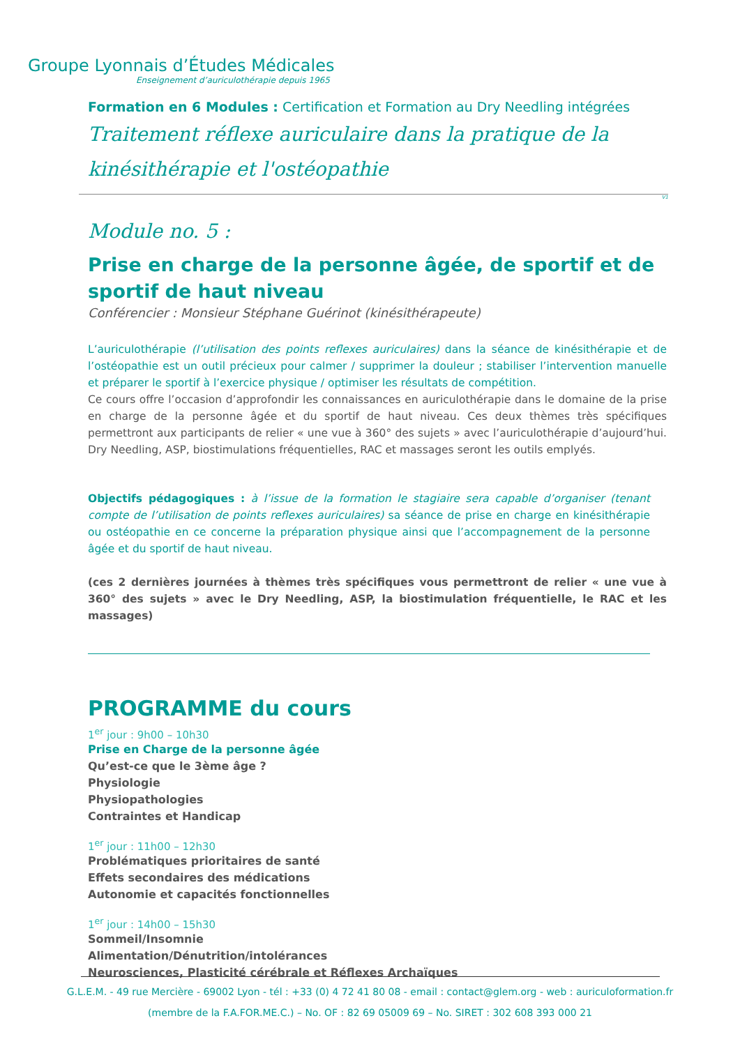Groupe Lyonnais d’Études Médicales
Enseignement d’auriculothérapie depuis 1965
Formation en 6 Modules : Certification et Formation au Dry Needling intégrées
Traitement réflexe auriculaire dans la pratique de la kinésithérapie et l'ostéopathie
V1
Module no. 5 :
Prise en charge de la personne âgée, de sportif et de sportif de haut niveau
Conférencier : Monsieur Stéphane Guérinot (kinésithérapeute)
L’auriculothérapie (l’utilisation des points reflexes auriculaires) dans la séance de kinésithérapie et de l’ostéopathie est un outil précieux pour calmer / supprimer la douleur ; stabiliser l’intervention manuelle et préparer le sportif à l’exercice physique / optimiser les résultats de compétition.
Ce cours offre l’occasion d’approfondir les connaissances en auriculothérapie dans le domaine de la prise en charge de la personne âgée et du sportif de haut niveau. Ces deux thèmes très spécifiques permettront aux participants de relier « une vue à 360° des sujets » avec l’auriculothérapie d’aujourd’hui. Dry Needling, ASP, biostimulations fréquentielles, RAC et massages seront les outils emplyés.
Objectifs pédagogiques : à l’issue de la formation le stagiaire sera capable d’organiser (tenant compte de l’utilisation de points reflexes auriculaires) sa séance de prise en charge en kinésithérapie ou ostéopathie en ce concerne la préparation physique ainsi que l’accompagnement de la personne âgée et du sportif de haut niveau.
(ces 2 dernières journées à thèmes très spécifiques vous permettront de relier « une vue à 360° des sujets » avec le Dry Needling, ASP, la biostimulation fréquentielle, le RAC et les massages)
PROGRAMME du cours
1<sup>er</sup> jour : 9h00 – 10h30
Prise en Charge de la personne âgée
Qu’est-ce que le 3ème âge ?
Physiologie
Physiopathologies
Contraintes et Handicap
1<sup>er</sup> jour : 11h00 – 12h30
Problématiques prioritaires de santé
Effets secondaires des médications
Autonomie et capacités fonctionnelles
1<sup>er</sup> jour : 14h00 – 15h30
Sommeil/Insomnie
Alimentation/Dénutrition/intolérances
Neurosciences, Plasticité cérébrale et Réflexes Archaïques
G.L.E.M. - 49 rue Mercière - 69002 Lyon - tél : +33 (0) 4 72 41 80 08 - email : contact@glem.org - web : auriculoformation.fr
(membre de la F.A.FOR.ME.C.) – No. OF : 82 69 05009 69 – No. SIRET : 302 608 393 000 21